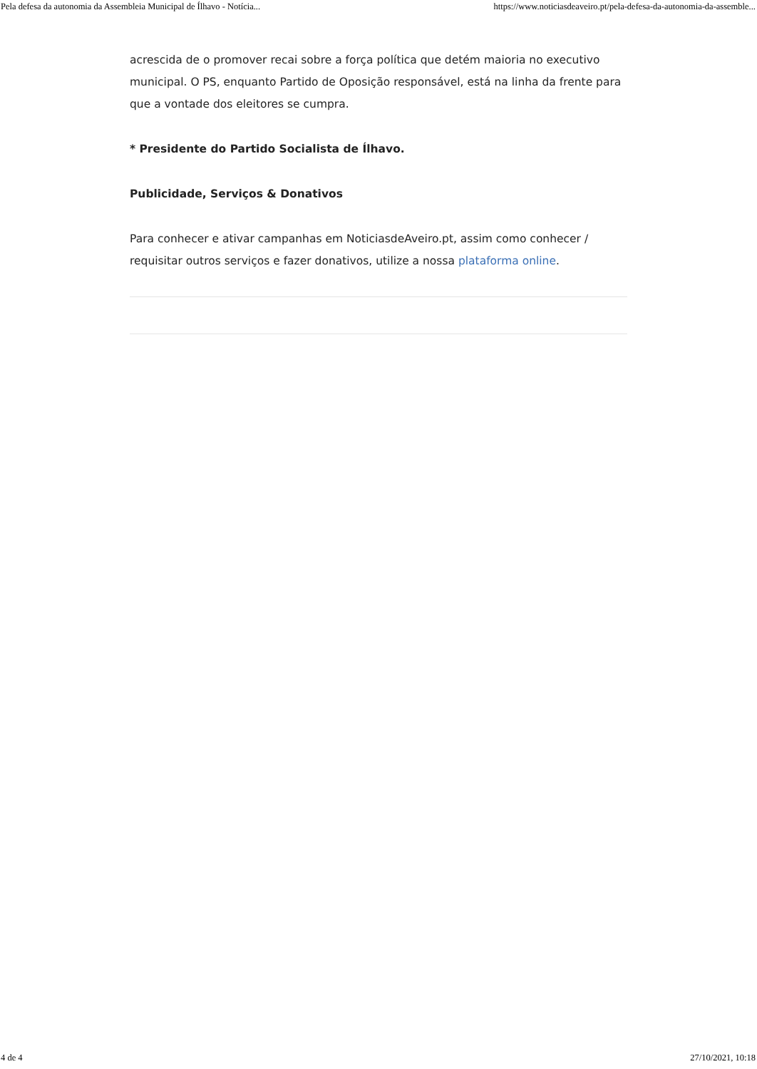Pela defesa da autonomia da Assembleia Municipal de Ílhavo - Notícia... https://www.noticiasdeaveiro.pt/pela-defesa-da-autonomia-da-assemble...
acrescida de o promover recai sobre a força política que detém maioria no executivo municipal. O PS, enquanto Partido de Oposição responsável, está na linha da frente para que a vontade dos eleitores se cumpra.
* Presidente do Partido Socialista de Ílhavo.
Publicidade, Serviços & Donativos
Para conhecer e ativar campanhas em NoticiasdeAveiro.pt, assim como conhecer / requisitar outros serviços e fazer donativos, utilize a nossa plataforma online.
4 de 4 27/10/2021, 10:18